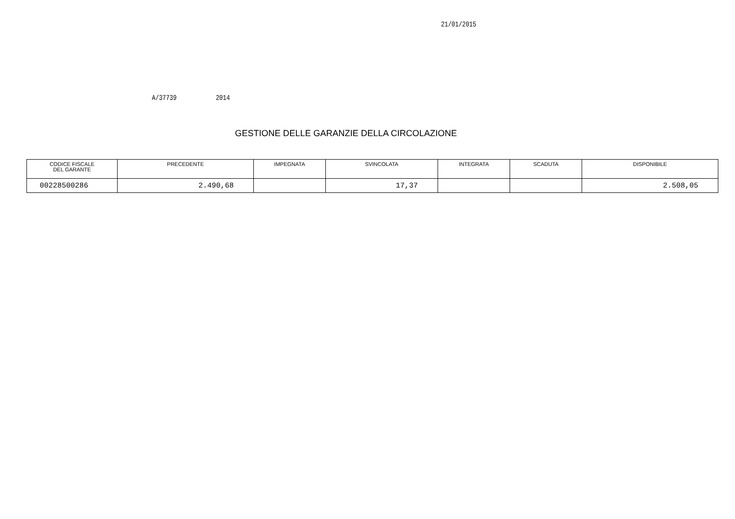21/01/2015
A/37739 2014
GESTIONE DELLE GARANZIE DELLA CIRCOLAZIONE
| CODICE FISCALE DEL GARANTE | PRECEDENTE | IMPEGNATA | SVINCOLATA | INTEGRATA | SCADUTA | DISPONIBILE |
| --- | --- | --- | --- | --- | --- | --- |
| 00228500286 | 2.490,68 | | 17,37 | | | 2.508,05 |